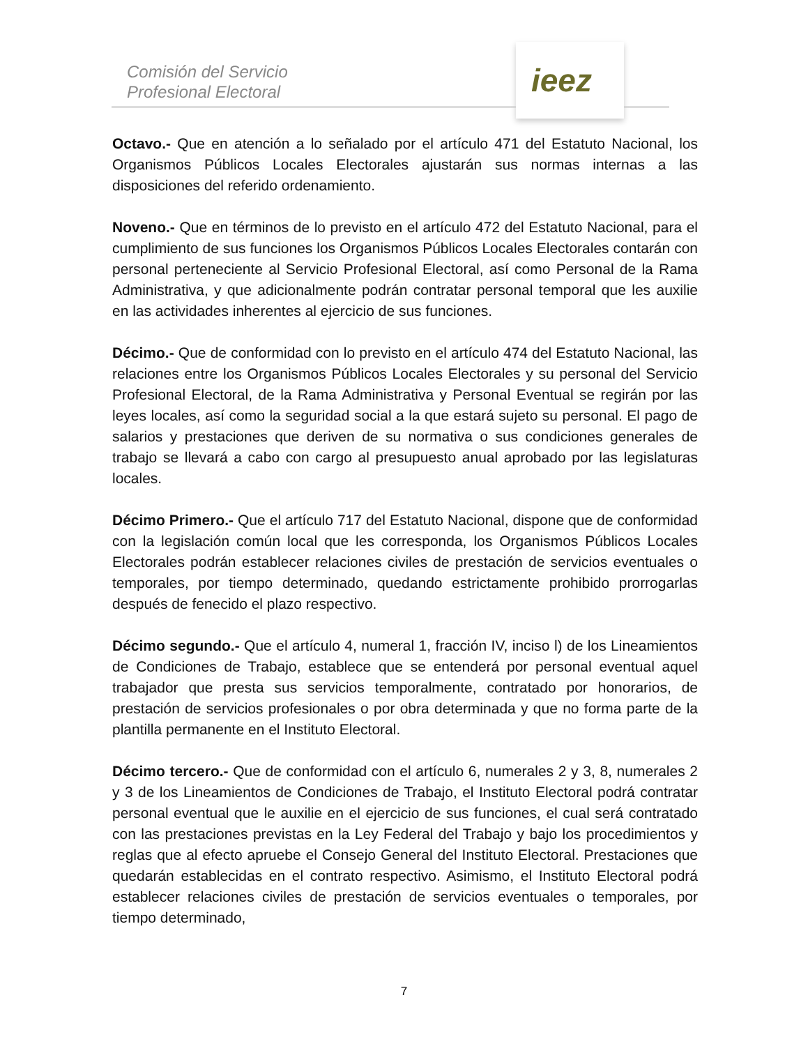Comisión del Servicio
Profesional Electoral
ieez
Octavo.- Que en atención a lo señalado por el artículo 471 del Estatuto Nacional, los Organismos Públicos Locales Electorales ajustarán sus normas internas a las disposiciones del referido ordenamiento.
Noveno.- Que en términos de lo previsto en el artículo 472 del Estatuto Nacional, para el cumplimiento de sus funciones los Organismos Públicos Locales Electorales contarán con personal perteneciente al Servicio Profesional Electoral, así como Personal de la Rama Administrativa, y que adicionalmente podrán contratar personal temporal que les auxilie en las actividades inherentes al ejercicio de sus funciones.
Décimo.- Que de conformidad con lo previsto en el artículo 474 del Estatuto Nacional, las relaciones entre los Organismos Públicos Locales Electorales y su personal del Servicio Profesional Electoral, de la Rama Administrativa y Personal Eventual se regirán por las leyes locales, así como la seguridad social a la que estará sujeto su personal. El pago de salarios y prestaciones que deriven de su normativa o sus condiciones generales de trabajo se llevará a cabo con cargo al presupuesto anual aprobado por las legislaturas locales.
Décimo Primero.- Que el artículo 717 del Estatuto Nacional, dispone que de conformidad con la legislación común local que les corresponda, los Organismos Públicos Locales Electorales podrán establecer relaciones civiles de prestación de servicios eventuales o temporales, por tiempo determinado, quedando estrictamente prohibido prorrogarlas después de fenecido el plazo respectivo.
Décimo segundo.- Que el artículo 4, numeral 1, fracción IV, inciso l) de los Lineamientos de Condiciones de Trabajo, establece que se entenderá por personal eventual aquel trabajador que presta sus servicios temporalmente, contratado por honorarios, de prestación de servicios profesionales o por obra determinada y que no forma parte de la plantilla permanente en el Instituto Electoral.
Décimo tercero.- Que de conformidad con el artículo 6, numerales 2 y 3, 8, numerales 2 y 3 de los Lineamientos de Condiciones de Trabajo, el Instituto Electoral podrá contratar personal eventual que le auxilie en el ejercicio de sus funciones, el cual será contratado con las prestaciones previstas en la Ley Federal del Trabajo y bajo los procedimientos y reglas que al efecto apruebe el Consejo General del Instituto Electoral. Prestaciones que quedarán establecidas en el contrato respectivo. Asimismo, el Instituto Electoral podrá establecer relaciones civiles de prestación de servicios eventuales o temporales, por tiempo determinado,
7